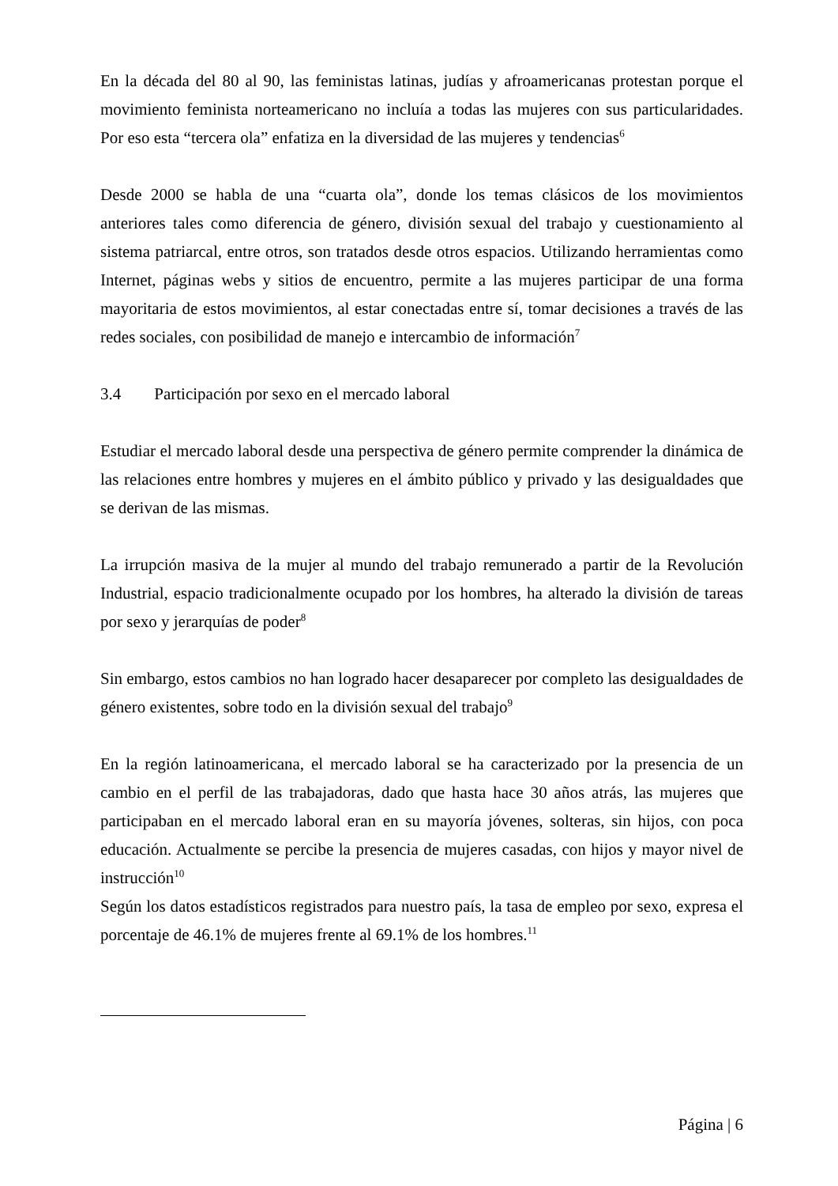En la década del 80 al 90, las feministas latinas, judías y afroamericanas protestan porque el movimiento feminista norteamericano no incluía a todas las mujeres con sus particularidades. Por eso esta “tercera ola” enfatiza en la diversidad de las mujeres y tendencias<sup>6</sup>
Desde 2000 se habla de una “cuarta ola”, donde los temas clásicos de los movimientos anteriores tales como diferencia de género, división sexual del trabajo y cuestionamiento al sistema patriarcal, entre otros, son tratados desde otros espacios. Utilizando herramientas como Internet, páginas webs y sitios de encuentro, permite a las mujeres participar de una forma mayoritaria de estos movimientos, al estar conectadas entre sí, tomar decisiones a través de las redes sociales, con posibilidad de manejo e intercambio de información<sup>7</sup>
3.4 Participación por sexo en el mercado laboral
Estudiar el mercado laboral desde una perspectiva de género permite comprender la dinámica de las relaciones entre hombres y mujeres en el ámbito público y privado y las desigualdades que se derivan de las mismas.
La irrupción masiva de la mujer al mundo del trabajo remunerado a partir de la Revolución Industrial, espacio tradicionalmente ocupado por los hombres, ha alterado la división de tareas por sexo y jerarquías de poder<sup>8</sup>
Sin embargo, estos cambios no han logrado hacer desaparecer por completo las desigualdades de género existentes, sobre todo en la división sexual del trabajo<sup>9</sup>
En la región latinoamericana, el mercado laboral se ha caracterizado por la presencia de un cambio en el perfil de las trabajadoras, dado que hasta hace 30 años atrás, las mujeres que participaban en el mercado laboral eran en su mayoría jóvenes, solteras, sin hijos, con poca educación. Actualmente se percibe la presencia de mujeres casadas, con hijos y mayor nivel de instrucción<sup>10</sup>
Según los datos estadísticos registrados para nuestro país, la tasa de empleo por sexo, expresa el porcentaje de 46.1% de mujeres frente al 69.1% de los hombres.<sup>11</sup>
Página | 6